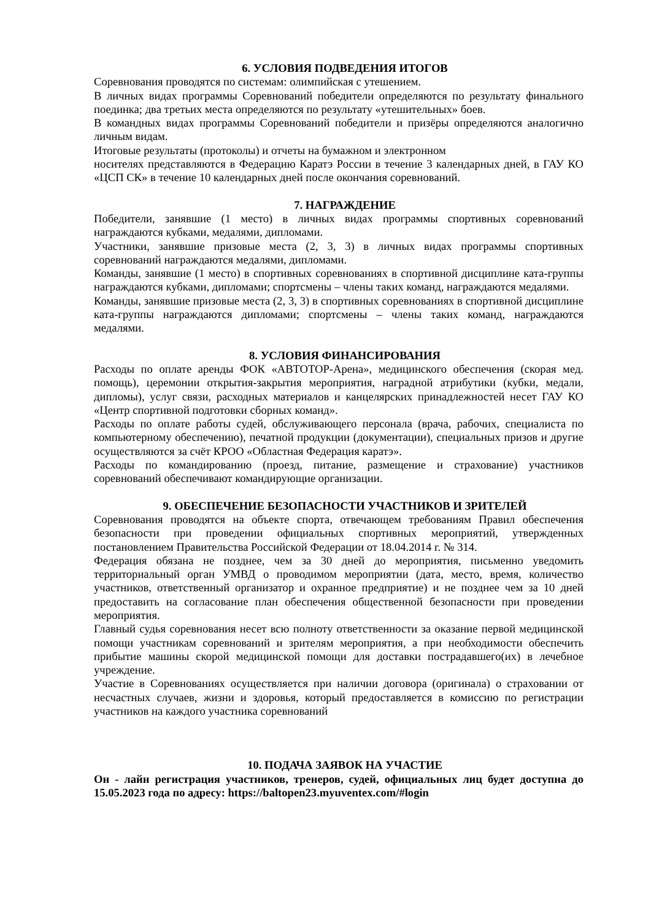6. УСЛОВИЯ ПОДВЕДЕНИЯ ИТОГОВ
Соревнования проводятся по системам: олимпийская с утешением.
В личных видах программы Соревнований победители определяются по результату финального поединка; два третьих места определяются по результату «утешительных» боев.
В командных видах программы Соревнований победители и призёры определяются аналогично личным видам.
Итоговые результаты (протоколы) и отчеты на бумажном и электронном
носителях представляются в Федерацию Каратэ России в течение 3 календарных дней, в ГАУ КО «ЦСП СК» в течение 10 календарных дней после окончания соревнований.
7. НАГРАЖДЕНИЕ
Победители, занявшие (1 место) в личных видах программы спортивных соревнований награждаются кубками, медалями, дипломами.
Участники, занявшие призовые места (2, 3, 3) в личных видах программы спортивных соревнований награждаются медалями, дипломами.
Команды, занявшие (1 место) в спортивных соревнованиях в спортивной дисциплине ката-группы награждаются кубками, дипломами; спортсмены – члены таких команд, награждаются медалями.
Команды, занявшие призовые места (2, 3, 3) в спортивных соревнованиях в спортивной дисциплине ката-группы награждаются дипломами; спортсмены – члены таких команд, награждаются медалями.
8. УСЛОВИЯ ФИНАНСИРОВАНИЯ
Расходы по оплате аренды ФОК «АВТОТОР-Арена», медицинского обеспечения (скорая мед. помощь), церемонии открытия-закрытия мероприятия, наградной атрибутики (кубки, медали, дипломы), услуг связи, расходных материалов и канцелярских принадлежностей несет ГАУ КО «Центр спортивной подготовки сборных команд».
Расходы по оплате работы судей, обслуживающего персонала (врача, рабочих, специалиста по компьютерному обеспечению), печатной продукции (документации), специальных призов и другие осуществляются за счёт КРОО «Областная Федерация каратэ».
Расходы по командированию (проезд, питание, размещение и страхование) участников соревнований обеспечивают командирующие организации.
9. ОБЕСПЕЧЕНИЕ БЕЗОПАСНОСТИ УЧАСТНИКОВ И ЗРИТЕЛЕЙ
Соревнования проводятся на объекте спорта, отвечающем требованиям Правил обеспечения безопасности при проведении официальных спортивных мероприятий, утвержденных постановлением Правительства Российской Федерации от 18.04.2014 г. № 314.
Федерация обязана не позднее, чем за 30 дней до мероприятия, письменно уведомить территориальный орган УМВД о проводимом мероприятии (дата, место, время, количество участников, ответственный организатор и охранное предприятие) и не позднее чем за 10 дней предоставить на согласование план обеспечения общественной безопасности при проведении мероприятия.
Главный судья соревнования несет всю полноту ответственности за оказание первой медицинской помощи участникам соревнований и зрителям мероприятия, а при необходимости обеспечить прибытие машины скорой медицинской помощи для доставки пострадавшего(их) в лечебное учреждение.
Участие в Соревнованиях осуществляется при наличии договора (оригинала) о страховании от несчастных случаев, жизни и здоровья, который предоставляется в комиссию по регистрации участников на каждого участника соревнований
10. ПОДАЧА ЗАЯВОК НА УЧАСТИЕ
Он - лайн регистрация участников, тренеров, судей, официальных лиц будет доступна до 15.05.2023 года по адресу: https://baltopen23.myuventex.com/#login